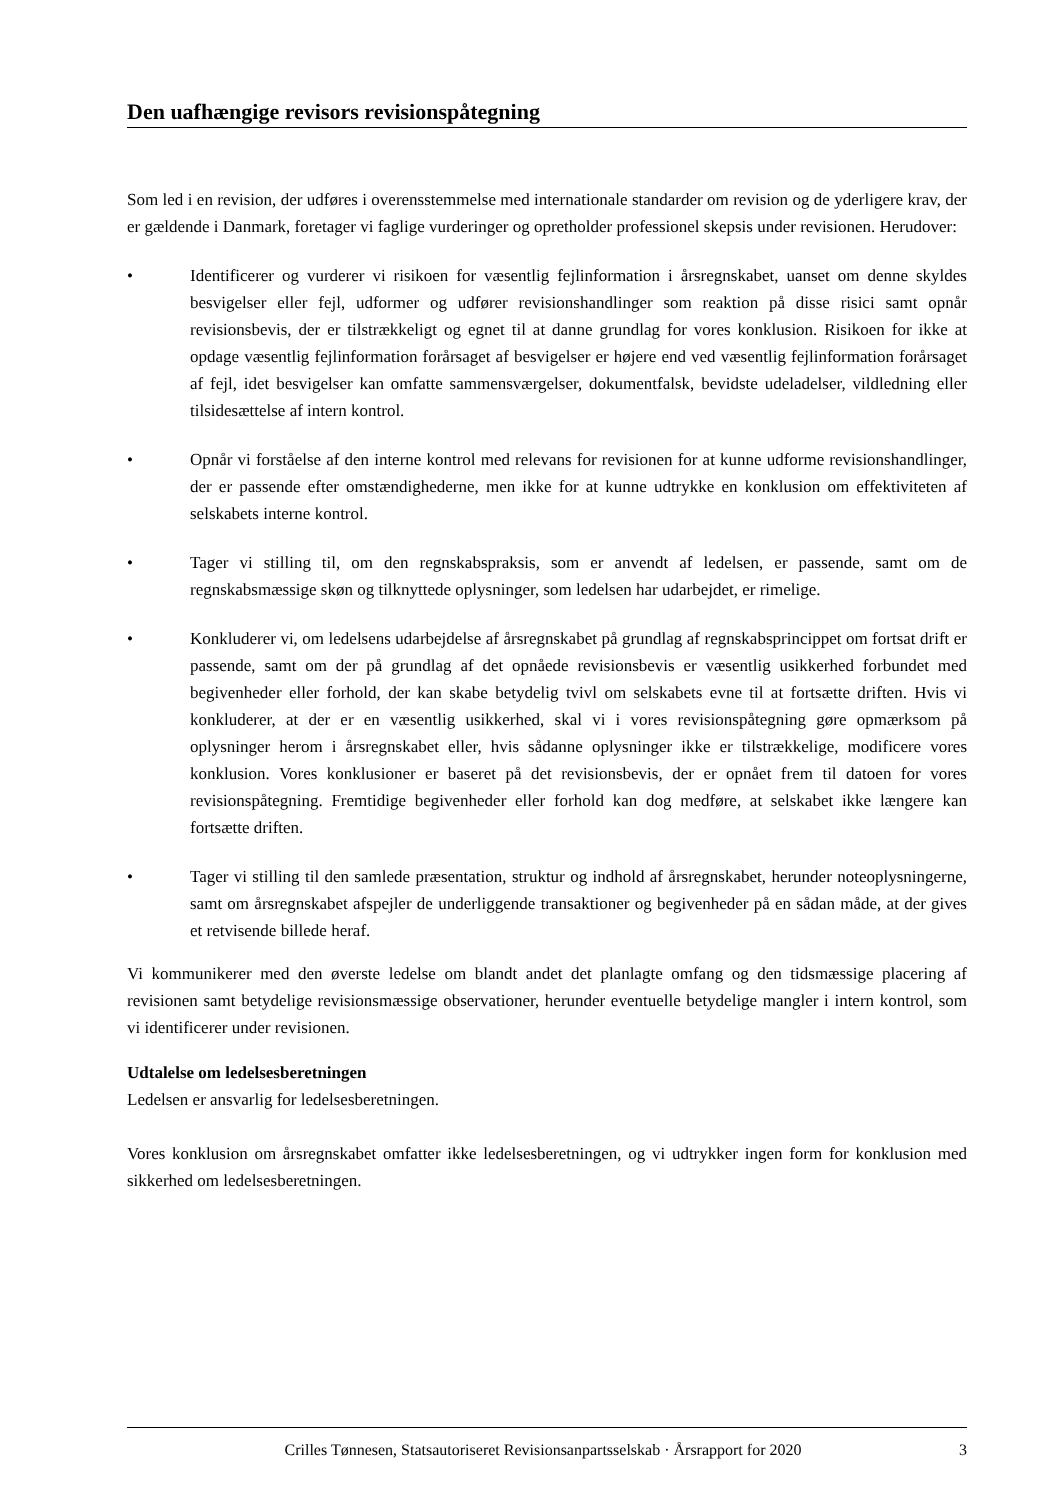Den uafhængige revisors revisionspåtegning
Som led i en revision, der udføres i overensstemmelse med internationale standarder om revision og de yderligere krav, der er gældende i Danmark, foretager vi faglige vurderinger og opretholder professionel skepsis under revisionen. Herudover:
• Identificerer og vurderer vi risikoen for væsentlig fejlinformation i årsregnskabet, uanset om denne skyldes besvigelser eller fejl, udformer og udfører revisionshandlinger som reaktion på disse risici samt opnår revisionsbevis, der er tilstrækkeligt og egnet til at danne grundlag for vores konklusion. Risikoen for ikke at opdage væsentlig fejlinformation forårsaget af besvigelser er højere end ved væsentlig fejlinformation forårsaget af fejl, idet besvigelser kan omfatte sammensværgelser, dokumentfalsk, bevidste udeladelser, vildledning eller tilsidesættelse af intern kontrol.
• Opnår vi forståelse af den interne kontrol med relevans for revisionen for at kunne udforme revisionshandlinger, der er passende efter omstændighederne, men ikke for at kunne udtrykke en konklusion om effektiviteten af selskabets interne kontrol.
• Tager vi stilling til, om den regnskabspraksis, som er anvendt af ledelsen, er passende, samt om de regnskabsmæssige skøn og tilknyttede oplysninger, som ledelsen har udarbejdet, er rimelige.
• Konkluderer vi, om ledelsens udarbejdelse af årsregnskabet på grundlag af regnskabsprincippet om fortsat drift er passende, samt om der på grundlag af det opnåede revisionsbevis er væsentlig usikkerhed forbundet med begivenheder eller forhold, der kan skabe betydelig tvivl om selskabets evne til at fortsætte driften. Hvis vi konkluderer, at der er en væsentlig usikkerhed, skal vi i vores revisionspåtegning gøre opmærksom på oplysninger herom i årsregnskabet eller, hvis sådanne oplysninger ikke er tilstrækkelige, modificere vores konklusion. Vores konklusioner er baseret på det revisionsbevis, der er opnået frem til datoen for vores revisionspåtegning. Fremtidige begivenheder eller forhold kan dog medføre, at selskabet ikke længere kan fortsætte driften.
• Tager vi stilling til den samlede præsentation, struktur og indhold af årsregnskabet, herunder noteoplysningerne, samt om årsregnskabet afspejler de underliggende transaktioner og begivenheder på en sådan måde, at der gives et retvisende billede heraf.
Vi kommunikerer med den øverste ledelse om blandt andet det planlagte omfang og den tidsmæssige placering af revisionen samt betydelige revisionsmæssige observationer, herunder eventuelle betydelige mangler i intern kontrol, som vi identificerer under revisionen.
Udtalelse om ledelsesberetningen
Ledelsen er ansvarlig for ledelsesberetningen.
Vores konklusion om årsregnskabet omfatter ikke ledelsesberetningen, og vi udtrykker ingen form for konklusion med sikkerhed om ledelsesberetningen.
Crilles Tønnesen, Statsautoriseret Revisionsanpartsselskab · Årsrapport for 2020 3